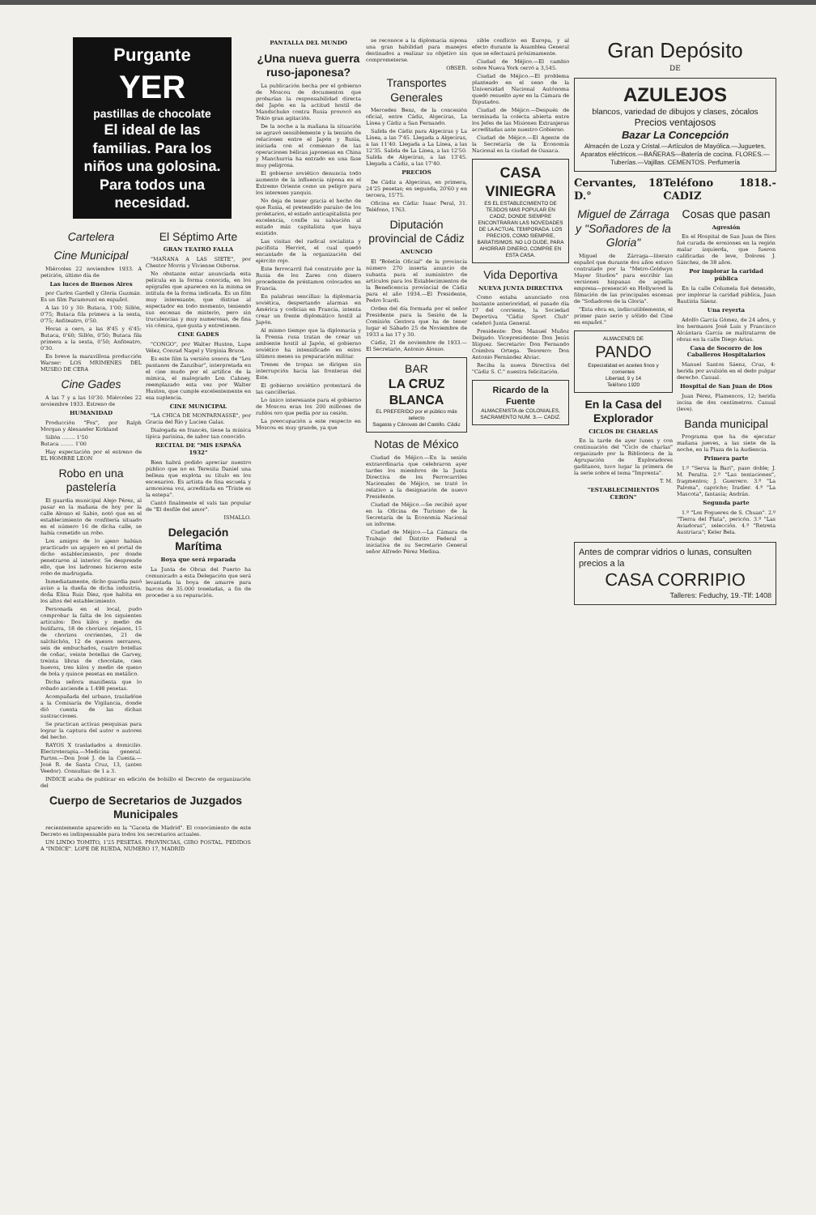Purgante
YER
pastillas de chocolate
El ideal de las familias. Para los niños una golosina. Para todos una necesidad.
Cartelera
Cine Municipal
Miércoles 22 noviembre 1933. A petición, último día de
Las luces de Buenos Aires
por Carlos Gardell y Gloria Guzmán. Es un film Paramount en español.
A las 10 y 30: Butaca, 1'00; Sillón, 0'75; Butaca fila primera a la sexta, 0'75; Anfiteatro, 0'50.
Horas a cero, a las 8'45 y 6'45: Butaca, 0'60; Sillón, 0'50; Butaca fila primera a la sexta, 0'50; Anfiteatro, 0'30.
En breve la maravillosa producción Warner: LOS MRIMENES DEL MUSEO DE CERA
Cine Gades
A las 7 y a las 10'30. Miércoles 22 noviembre 1933. Estreno de
HUMANIDAD
Producción "Fox", por Ralph Morgan y Alexander Kirkland
Sillón ........ 1'50
Butaca ........ 1'00
Hay expectación por el estreno de EL HOMBRE LEON
Robo en una pastelería
El guardia municipal Alejo Pérez, al pasar en la mañana de hoy por la calle Alonso el Sabio, notó que en el establecimiento de confitería situado en el número 16 de dicha calle, se había cometido un robo.
Los amigos de lo ajeno habían practicado un agujero en el portal de dicho establecimiento, por donde penetraron al interior. Se desprende ello, que los ladrones hicieron este robo de madrugada.
Inmediatamente, dicho guardia pasó aviso a la dueña de dicha industria, doña Elisa Ruiz Díez, que habita en los altos del establecimiento.
Personada en el local, pudo comprobar la falta de los siguientes artículos: Dos kilos y medio de butifarra, 18 de chorizos riojanos, 15 de chorizos corrientes, 21 de salchichón, 12 de quesos serranos, seis de embuchados, cuatro botellas de coñac, veinte botellas de Garvey, treinta libras de chocolate, cien huevos, tres kilos y medio de queso de bola y quince pesetas en metálico.
Dicha señora manifiesta que lo robado asciende a 1.498 pesetas.
Acompañada del urbano, trasladóse a la Comisaría de Vigilancia, donde dió cuenta de las dichas sustracciones.
Se practican activas pesquisas para lograr la captura del autor o autores del hecho.
RAYOS X trasladados a domicilio. Electroterapia.—Medicina general. Partos.—Don José J. de la Cuesta.—José R. de Santa Cruz, 13, (antes Veedor). Consultas: de 1 a 3.
El Séptimo Arte
GRAN TEATRO FALLA
"MAÑANA A LAS SIETE", por Chestor Morris y Vivienne Osborne.
No obstante estar anunciada esta película en la forma conocida, en los epígrafes que aparecen en la misma se intitula de la forma indicada. Es un film muy interesante, que distrae al espectador en todo momento, teniendo sus escenas de misterio, pero sin truculencias y muy numerosas, de fina vis cómica, que gusta y entretienen.
CINE GADES
"CONGO", por Walter Huston, Lupe Vélez, Conrad Nagel y Virginia Bruce.
Es este film la versión sonora de "Los pantanos de Zanzíbar", interpretada en el cine mudo por el artífice de la mímica, el malogrado Lon Cahney, reemplazado esta vez por Walter Huston, que cumple excelentemente en esa suplencia.
CINE MUNICIPAL
"LA CHICA DE MONPARNASSE", por Gracia del Río y Lucien Galas.
Dialogada en francés, tiene la música típica parisina, de sabor tan conocido.
RECITAL DE "MIS ESPAÑA 1932"
Bien habrá podido apreciar nuestro público que no es Teresita Daniel una belleza que explota su título en los escenarios. Es artista de fina escuela y armoniosa voz, acreditada en "Triste es la estepa".
Cantó finalmente el vals tan popular de "El desfile del amor".
ISMALLO.
Delegación Marítima
Boya que será reparada
La Junta de Obras del Puerto ha comunicado a esta Delegación que será levantada la boya de amarre para barcos de 35.000 toneladas, a fin de proceder a su reparación.
INDICE acaba de publicar en edición de bolsillo el Decreto de organización del
Cuerpo de Secretarios de Juzgados Municipales
recientemente aparecido en la "Gaceta de Madrid". El conocimiento de este Decreto es indispensable para todos los secretarios actuales.
UN LINDO TOMITO, 1'25 PESETAS. PROVINCIAS, GIRO POSTAL. PEDIDOS A "INDICE". LOPE DE RUEDA, NUMERO 17, MADRID
PANTALLA DEL MUNDO
¿Una nueva guerra ruso-japonesa?
La publicación hecha por el gobierno de Moscou de documentos que probarían la responsabilidad directa del Japón en la actitud hostil de Mandschuko contra Rusia provocó en Tokío gran agitación.
De la noche a la mañana la situación se agravó sensiblemente y la tensión de relaciones entre el Japón y Rusia, iniciada con el comienzo de las operaciones bélicas japonesas en China y Manchurria ha entrado en una fase muy peligrosa.
El gobierno soviético denuncia todo aumento de la influencia nipona en el Extremo Oriente como un peligro para los intereses yanquis.
No deja de tener gracia el hecho de que Rusia, el pretendido paraíso de los proletarios, el estado anticapitalista por excelencia, confíe su salvación al estado más capitalista que haya existido.
Las visitas del radical socialista y pacifista Herriot, el cual quedó encantado de la organización del ejército rojo.
Este ferrocarril fué construido por la Rusia de los Zares con dinero procedente de préstamos colocados en Francia.
En palabras sencillas: la diplomacia soviética, despertando alarmas en América y codicias en Francia, intenta crear un frente diplomático hostil al Japón.
Al mismo tiempo que la diplomacia y la Prensa rusa tratan de crear un ambiente hostil al Japón, el gobierno soviético ha intensificado en estos últimos meses su preparación militar.
Trenes de tropas se dirigen sin interrupción hacia las fronteras del Este.
El gobierno soviético protestará de las cancillerías.
Lo único interesante para el gobierno de Moscou eran los 200 millones de rublos oro que pedía por su cesión.
La preocupación a este respecto en Moscou es muy grande, ya que
se reconoce a la diplomacia nipona una gran habilidad para manejos destinados a realizar su objetivo sin comprometerse.
OBSER.
Transportes Generales
Mercedes Benz, de la concesión oficial, entre Cádiz, Algeciras, La Línea y Cádiz a San Fernando.
Salida de Cádiz para Algeciras y La Línea, a las 7'45. Llegada a Algeciras, a las 11'40. Llegada a La Línea, a las 12'35. Salida de La Línea, a las 12'50. Salida de Algeciras, a las 13'45. Llegada a Cádiz, a las 17'40.
PRECIOS
De Cádiz a Algeciras, en primera, 24'25 pesetas; en segunda, 20'60 y en tercera, 15'75.
Oficina en Cádiz: Isaac Peral, 31. Teléfono, 1763.
Diputación provincial de Cádiz
ANUNCIO
El "Boletín Oficial" de la provincia número 270 inserta anuncio de subasta para el suministro de artículos para los Establecimientos de la Beneficencia provincial de Cádiz para el año 1934.—El Presidente, Pedro Icardi.
Orden del día formada por el señor Presidente para la Sesión de la Comisión Gestora que ha de tener lugar el Sábado 25 de Noviembre de 1933 a las 17 y 30.
Cádiz, 21 de noviembre de 1933.—El Secretario, Antonio Alonso.
BAR
LA CRUZ BLANCA
EL PREFERIDO por el público más selecto
Sagasta y Cánovas del Castillo. Cádiz
Notas de México
Ciudad de Méjico.—En la sesión extraordinaria que celebraron ayer tardes los miembros de la Junta Directiva de los Ferrocarriles Nacionales de Méjico, se trató lo relativo a la designación de nuevo Presidente.
Ciudad de Méjico.—Se recibió ayer en la Oficina de Turismo de la Secretaría de la Economía Nacional un informe.
Ciudad de Méjico.—La Cámara de Trabajo del Distrito Federal a iniciativa de su Secretario General señor Alfredo Pérez Medina.
sible conflicto en Europa, y al efecto durante la Asamblea General que se efectuará próximamente.
Ciudad de Méjico.—El cambio sobre Nueva York cerró a 3,545.
Ciudad de Méjico.—El problema planteado en el seno de la Universidad Nacional Autónoma quedó resuelto ayer en la Cámara de Diputados.
Ciudad de Méjico.—Después de terminada la colecta abierta entre los Jefes de las Misiones Extranjeras acreditadas ante nuestro Gobierno.
Ciudad de Méjico.—El Agente de la Secretaría de la Economía Nacional en la ciudad de Oaxaca.
CASA VINIEGRA
ES EL ESTABLECIMIENTO DE TEJIDOS MAS POPULAR EN CADIZ, DONDE SIEMPRE ENCONTRARAN LAS NOVEDADES DE LA ACTUAL TEMPORADA. LOS PRECIOS, COMO SIEMPRE, BARATISIMOS. NO LO DUDE, PARA AHORRAR DINERO, COMPRE EN ESTA CASA.
Vida Deportiva
NUEVA JUNTA DIRECTIVA
Como estaba anunciado con bastante anterioridad, el pasado día 17 del corriente, la Sociedad Deportiva "Cádiz Sport Club" celebró Junta General.
Presidente: Don Manuel Muñoz Delgado. Vicepresidente: Don Jesús Iñiguez. Secretario: Don Fernando Coimbra Ortega. Tesorero: Don Antonio Fernández Alviac.
Reciba la nueva Directiva del "Cádiz S. C." nuestra felicitación.
Ricardo de la Fuente
ALMACENISTA de COLONIALES, SACRAMENTO NUM. 3.— CADIZ.
Gran Depósito
DE
AZULEJOS
blancos, variedad de dibujos y clases, zócalos
Precios ventajosos
Bazar La Concepción
Almacén de Loza y Cristal.—Artículos de Mayólica.—Juguetes, Aparatos eléctricos.—BAÑERAS—Batería de cocina. FLORES.—Tuberías.—Vajillas. CEMENTOS. Perfumería
Cervantes, 18 D.° Teléfono 1818.-CADIZ
Miguel de Zárraga y "Soñadores de la Gloria"
Miguel de Zárraga—literato español que durante dos años estuvo contratado por la "Metro-Goldwyn Mayer Studios" para escribir las versiones hispanas de aquella empresa—presenció en Hollywood la filmación de las principales escenas de "Soñadores de la Gloria".
"Esta obra es, indiscutiblemente, el primer paso serio y sólido del Cine en español."
ALMACENES DE
PANDO
Especialidad en aceites finos y corrientes
Libertad, 9 y 14
Teléfono 1920
En la Casa del Explorador
CICLOS DE CHARLAS
En la tarde de ayer lunes y con continuación del "Ciclo de charlas" organizado por la Biblioteca de la Agrupación de Exploradores gaditanos, tuvo lugar la primera de la serie sobre el tema "Imprenta".
T. M.
"ESTABLECIMIENTOS CERON"
Cosas que pasan
Agresión
En el Hospital de San Juan de Dios fué curada de erosiones en la región malar izquierda, que fueron calificadas de leve, Dolores J. Sánchez, de 38 años.
Por implorar la caridad pública
En la calle Columela fué detenido, por implorar la caridad pública, Juan Bautista Sáenz.
Una reyerta
Adolfo García Gómez, de 24 años, y los hermanos José Luis y Francisco Alcántara García se maltrataron de obras en la calle Diego Arias.
Casa de Socorro de los Caballeros Hospitalarios
Manuel Santos Sáenz, Cruz, 4: herida por avulsión en el dedo pulgar derecho. Casual.
Hospital de San Juan de Dios
Juan Pérez, Flamencos, 12; herida incisa de dos centímetros. Casual (leve).
Banda municipal
Programa que ha de ejecutar mañana jueves, a las siete de la noche, en la Plaza de la Audiencia.
Primera parte
1.º "Serva la Bari", paso doble; J. M. Peralta. 2.º "Las tentaciones", fragmentos; J. Guerrero. 3.º "La Paloma", capricho; Iradier. 4.º "La Mascota", fantasía; Andrán.
Segunda parte
1.º "Los Fogueres de S. Chuan". 2.º "Tierra del Plata", pericón. 3.º "Las Aviadoras", selección. 4.º "Retreta Austriaca"; Keler Bela.
Antes de comprar vidrios o lunas, consulten precios a la
CASA CORRIPIO
Talleres: Feduchy, 19.-Tlf: 1408